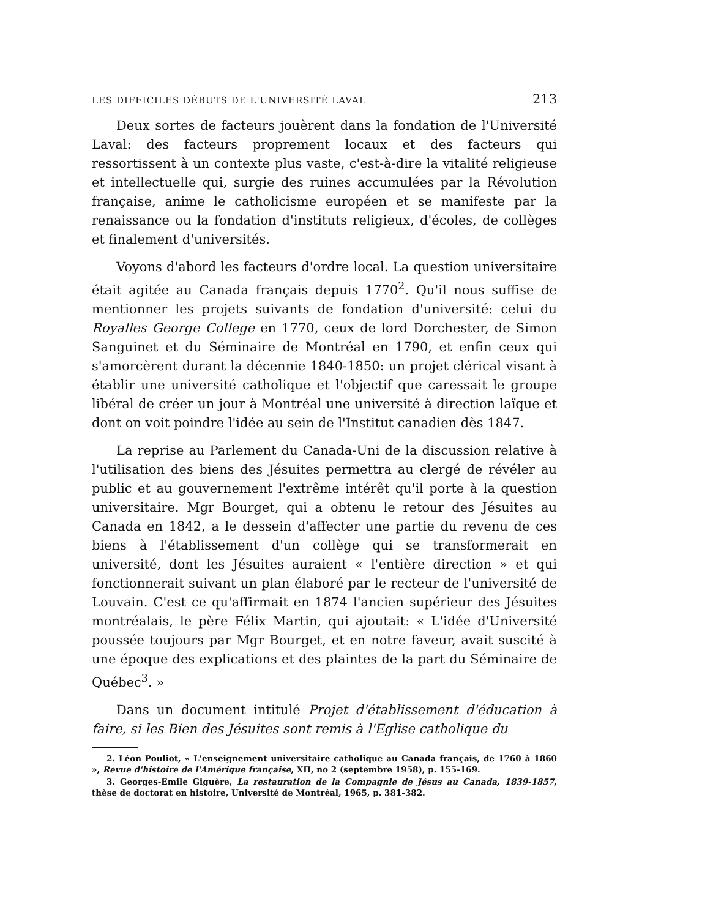LES DIFFICILES DÉBUTS DE L'UNIVERSITÉ LAVAL 213
Deux sortes de facteurs jouèrent dans la fondation de l'Université Laval: des facteurs proprement locaux et des facteurs qui ressortissent à un contexte plus vaste, c'est-à-dire la vitalité religieuse et intellectuelle qui, surgie des ruines accumulées par la Révolution française, anime le catholicisme européen et se manifeste par la renaissance ou la fondation d'instituts religieux, d'écoles, de collèges et finalement d'universités.
Voyons d'abord les facteurs d'ordre local. La question universitaire était agitée au Canada français depuis 1770<sup>2</sup>. Qu'il nous suffise de mentionner les projets suivants de fondation d'université: celui du Royalles George College en 1770, ceux de lord Dorchester, de Simon Sanguinet et du Séminaire de Montréal en 1790, et enfin ceux qui s'amorcèrent durant la décennie 1840-1850: un projet clérical visant à établir une université catholique et l'objectif que caressait le groupe libéral de créer un jour à Montréal une université à direction laïque et dont on voit poindre l'idée au sein de l'Institut canadien dès 1847.
La reprise au Parlement du Canada-Uni de la discussion relative à l'utilisation des biens des Jésuites permettra au clergé de révéler au public et au gouvernement l'extrême intérêt qu'il porte à la question universitaire. Mgr Bourget, qui a obtenu le retour des Jésuites au Canada en 1842, a le dessein d'affecter une partie du revenu de ces biens à l'établissement d'un collège qui se transformerait en université, dont les Jésuites auraient « l'entière direction » et qui fonctionnerait suivant un plan élaboré par le recteur de l'université de Louvain. C'est ce qu'affirmait en 1874 l'ancien supérieur des Jésuites montréalais, le père Félix Martin, qui ajoutait: « L'idée d'Université poussée toujours par Mgr Bourget, et en notre faveur, avait suscité à une époque des explications et des plaintes de la part du Séminaire de Québec<sup>3</sup>. »
Dans un document intitulé Projet d'établissement d'éducation à faire, si les Bien des Jésuites sont remis à l'Eglise catholique du
2. Léon Pouliot, « L'enseignement universitaire catholique au Canada français, de 1760 à 1860 », Revue d'histoire de l'Amérique française, XII, no 2 (septembre 1958), p. 155-169.
3. Georges-Emile Giguère, La restauration de la Compagnie de Jésus au Canada, 1839-1857, thèse de doctorat en histoire, Université de Montréal, 1965, p. 381-382.